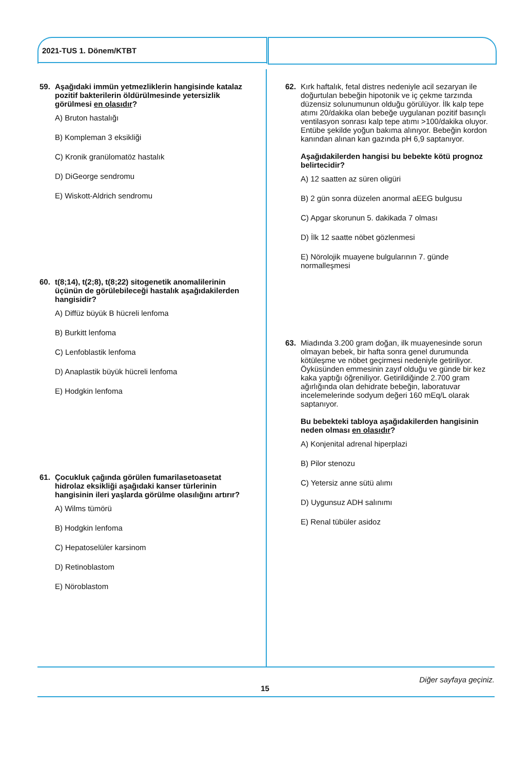2021-TUS 1. Dönem/KTBT
59. Aşağıdaki immün yetmezliklerin hangisinde katalaz pozitif bakterilerin öldürülmesinde yetersizlik görülmesi en olasıdır?
A) Bruton hastalığı
B) Kompleman 3 eksikliği
C) Kronik granülomatöz hastalık
D) DiGeorge sendromu
E) Wiskott-Aldrich sendromu
60. t(8;14), t(2;8), t(8;22) sitogenetik anomalilerinin üçünün de görülebileceği hastalık aşağıdakilerden hangisidir?
A) Diffüz büyük B hücreli lenfoma
B) Burkitt lenfoma
C) Lenfoblastik lenfoma
D) Anaplastik büyük hücreli lenfoma
E) Hodgkin lenfoma
61. Çocukluk çağında görülen fumarilasetoasetat hidrolaz eksikliği aşağıdaki kanser türlerinin hangisinin ileri yaşlarda görülme olasılığını artırır?
A) Wilms tümörü
B) Hodgkin lenfoma
C) Hepatoselüler karsinom
D) Retinoblastom
E) Nöroblastom
62. Kırk haftalık, fetal distres nedeniyle acil sezaryan ile doğurtulan bebeğin hipotonik ve iç çekme tarzında düzensiz solunumunun olduğu görülüyor. İlk kalp tepe atımı 20/dakika olan bebeğe uygulanan pozitif basınçlı ventilasyon sonrası kalp tepe atımı >100/dakika oluyor. Entübe şekilde yoğun bakıma alınıyor. Bebeğin kordon kanından alınan kan gazında pH 6,9 saptanıyor.
Aşağıdakilerden hangisi bu bebekte kötü prognoz belirtecidir?
A) 12 saatten az süren oligüri
B) 2 gün sonra düzelen anormal aEEG bulgusu
C) Apgar skorunun 5. dakikada 7 olması
D) İlk 12 saatte nöbet gözlenmesi
E) Nörolojik muayene bulgularının 7. günde normalleşmesi
63. Miadında 3.200 gram doğan, ilk muayenesinde sorun olmayan bebek, bir hafta sonra genel durumunda kötüleşme ve nöbet geçirmesi nedeniyle getiriliyor. Öyküsünden emmesinin zayıf olduğu ve günde bir kez kaka yaptığı öğreniliyor. Getirildiğinde 2.700 gram ağırlığında olan dehidrate bebeğin, laboratuvar incelemelerinde sodyum değeri 160 mEq/L olarak saptanıyor.
Bu bebekteki tabloya aşağıdakilerden hangisinin neden olması en olasıdır?
A) Konjenital adrenal hiperplazi
B) Pilor stenozu
C) Yetersiz anne sütü alımı
D) Uygunsuz ADH salınımı
E) Renal tübüler asidoz
Diğer sayfaya geçiniz.
15